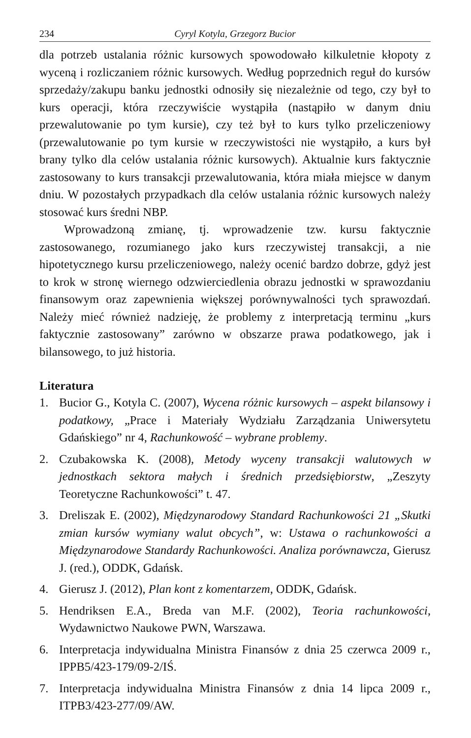234 Cyryl Kotyla, Grzegorz Bucior
dla potrzeb ustalania różnic kursowych spowodowało kilkuletnie kłopoty z wyceną i rozliczaniem różnic kursowych. Według poprzednich reguł do kursów sprzedaży/zakupu banku jednostki odnosiły się niezależnie od tego, czy był to kurs operacji, która rzeczywiście wystąpiła (nastąpiło w danym dniu przewalutowanie po tym kursie), czy też był to kurs tylko przeliczeniowy (przewalutowanie po tym kursie w rzeczywistości nie wystąpiło, a kurs był brany tylko dla celów ustalania różnic kursowych). Aktualnie kurs faktycznie zastosowany to kurs transakcji przewalutowania, która miała miejsce w danym dniu. W pozostałych przypadkach dla celów ustalania różnic kursowych należy stosować kurs średni NBP.
Wprowadzoną zmianę, tj. wprowadzenie tzw. kursu faktycznie zastosowanego, rozumianego jako kurs rzeczywistej transakcji, a nie hipotetycznego kursu przeliczeniowego, należy ocenić bardzo dobrze, gdyż jest to krok w stronę wiernego odzwierciedlenia obrazu jednostki w sprawozdaniu finansowym oraz zapewnienia większej porównywalności tych sprawozdań. Należy mieć również nadzieję, że problemy z interpretacją terminu „kurs faktycznie zastosowany” zarówno w obszarze prawa podatkowego, jak i bilansowego, to już historia.
Literatura
1. Bucior G., Kotyla C. (2007), Wycena różnic kursowych – aspekt bilansowy i podatkowy, „Prace i Materiały Wydziału Zarządzania Uniwersytetu Gdańskiego” nr 4, Rachunkowość – wybrane problemy.
2. Czubakowska K. (2008), Metody wyceny transakcji walutowych w jednostkach sektora małych i średnich przedsiębiorstw, „Zeszyty Teoretyczne Rachunkowości” t. 47.
3. Dreliszak E. (2002), Międzynarodowy Standard Rachunkowości 21 „Skutki zmian kursów wymiany walut obcych”, w: Ustawa o rachunkowości a Międzynarodowe Standardy Rachunkowości. Analiza porównawcza, Gierusz J. (red.), ODDK, Gdańsk.
4. Gierusz J. (2012), Plan kont z komentarzem, ODDK, Gdańsk.
5. Hendriksen E.A., Breda van M.F. (2002), Teoria rachunkowości, Wydawnictwo Naukowe PWN, Warszawa.
6. Interpretacja indywidualna Ministra Finansów z dnia 25 czerwca 2009 r., IPPB5/423-179/09-2/IŚ.
7. Interpretacja indywidualna Ministra Finansów z dnia 14 lipca 2009 r., ITPB3/423-277/09/AW.